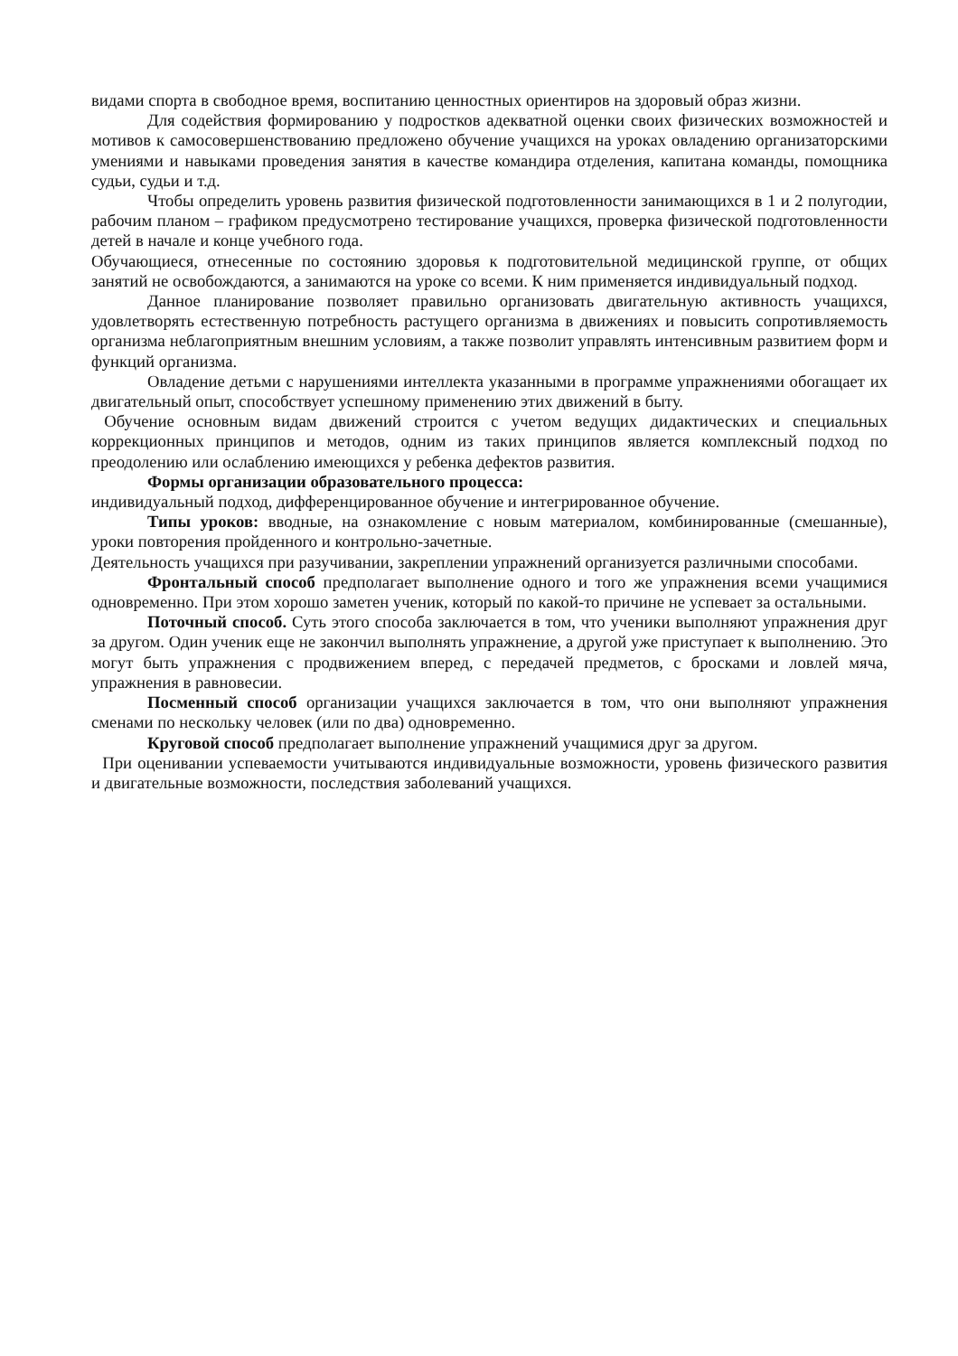видами спорта в свободное время, воспитанию ценностных ориентиров на здоровый образ жизни.
Для содействия формированию у подростков адекватной оценки своих физических возможностей и мотивов к самосовершенствованию предложено обучение учащихся на уроках овладению организаторскими умениями и навыками проведения занятия в качестве командира отделения, капитана команды, помощника судьи, судьи и т.д.
Чтобы определить уровень развития физической подготовленности занимающихся в 1 и 2 полугодии, рабочим планом – графиком предусмотрено тестирование учащихся, проверка физической подготовленности детей в начале и конце учебного года.
Обучающиеся, отнесенные по состоянию здоровья к подготовительной медицинской группе, от общих занятий не освобождаются, а занимаются на уроке со всеми. К ним применяется индивидуальный подход.
Данное планирование позволяет правильно организовать двигательную активность учащихся, удовлетворять естественную потребность растущего организма в движениях и повысить сопротивляемость организма неблагоприятным внешним условиям, а также позволит управлять интенсивным развитием форм и функций организма.
Овладение детьми с нарушениями интеллекта указанными в программе упражнениями обогащает их двигательный опыт, способствует успешному применению этих движений в быту.
Обучение основным видам движений строится с учетом ведущих дидактических и специальных коррекционных принципов и методов, одним из таких принципов является комплексный подход по преодолению или ослаблению имеющихся у ребенка дефектов развития.
Формы организации образовательного процесса:
индивидуальный подход, дифференцированное обучение и интегрированное обучение.
Типы уроков: вводные, на ознакомление с новым материалом, комбинированные (смешанные), уроки повторения пройденного и контрольно-зачетные.
Деятельность учащихся при разучивании, закреплении упражнений организуется различными способами.
Фронтальный способ предполагает выполнение одного и того же упражнения всеми учащимися одновременно. При этом хорошо заметен ученик, который по какой-то причине не успевает за остальными.
Поточный способ. Суть этого способа заключается в том, что ученики выполняют упражнения друг за другом. Один ученик еще не закончил выполнять упражнение, а другой уже приступает к выполнению. Это могут быть упражнения с продвижением вперед, с передачей предметов, с бросками и ловлей мяча, упражнения в равновесии.
Посменный способ организации учащихся заключается в том, что они выполняют упражнения сменами по нескольку человек (или по два) одновременно.
Круговой способ предполагает выполнение упражнений учащимися друг за другом.
При оценивании успеваемости учитываются индивидуальные возможности, уровень физического развития и двигательные возможности, последствия заболеваний учащихся.